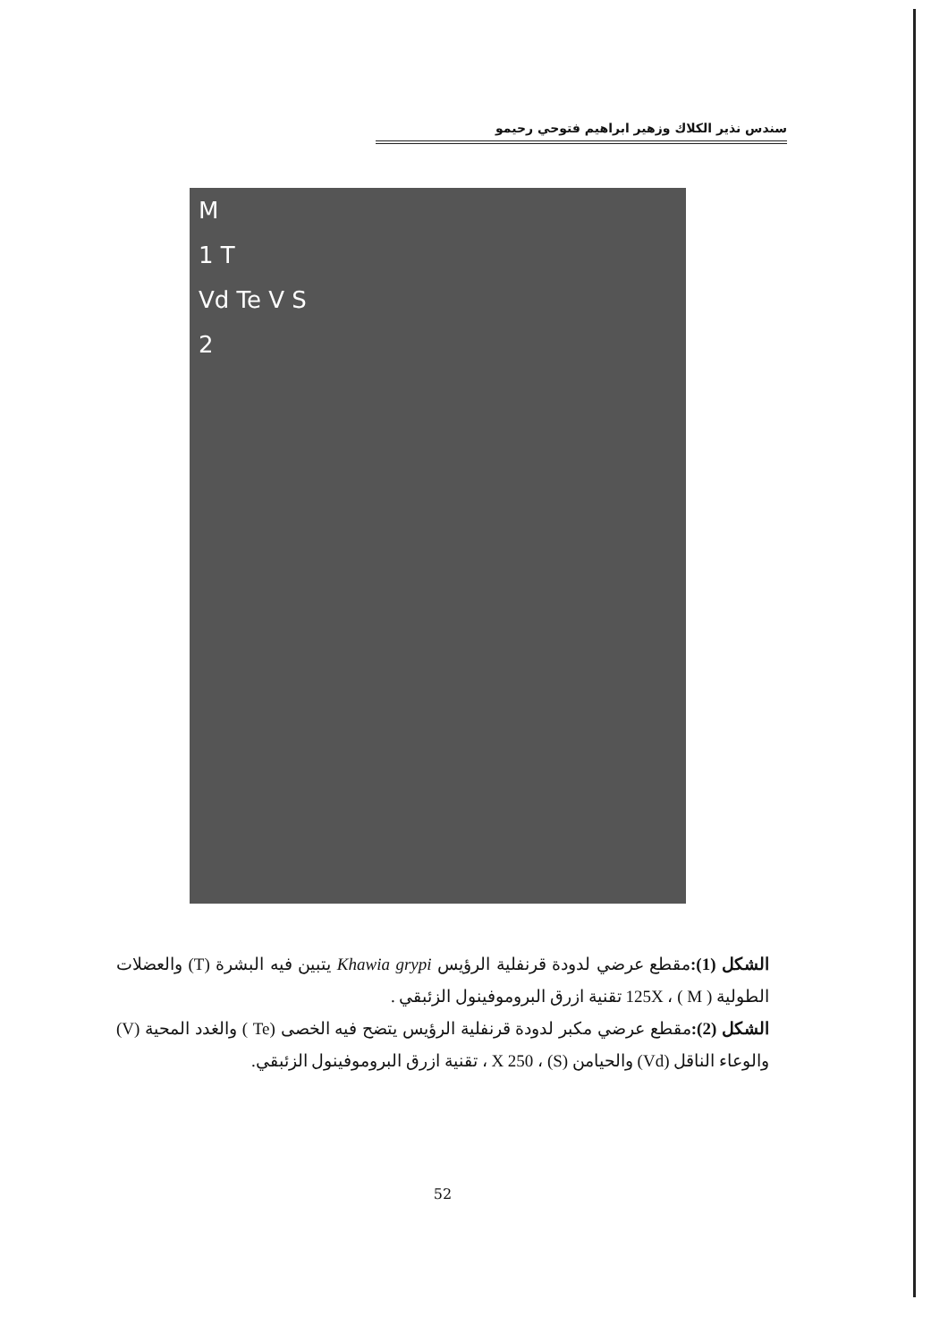سندس نذير الكلاك وزهير ابراهيم فتوحي رحيمو
M
1 T
Vd Te V S
2
الشكل (1): مقطع عرضي لدودة قرنفلية الرؤيس Khawia grypi يتبين فيه البشرة (T) والعضلات الطولية ( M ) ، 125X تقنية ازرق البروموفينول الزئبقي .
الشكل (2): مقطع عرضي مكبر لدودة قرنفلية الرؤيس يتضح فيه الخصى (Te ) والغدد المحية (V) والوعاء الناقل (Vd) والحيامن (S) ، X 250 ، تقنية ازرق البروموفينول الزئبقي.
52